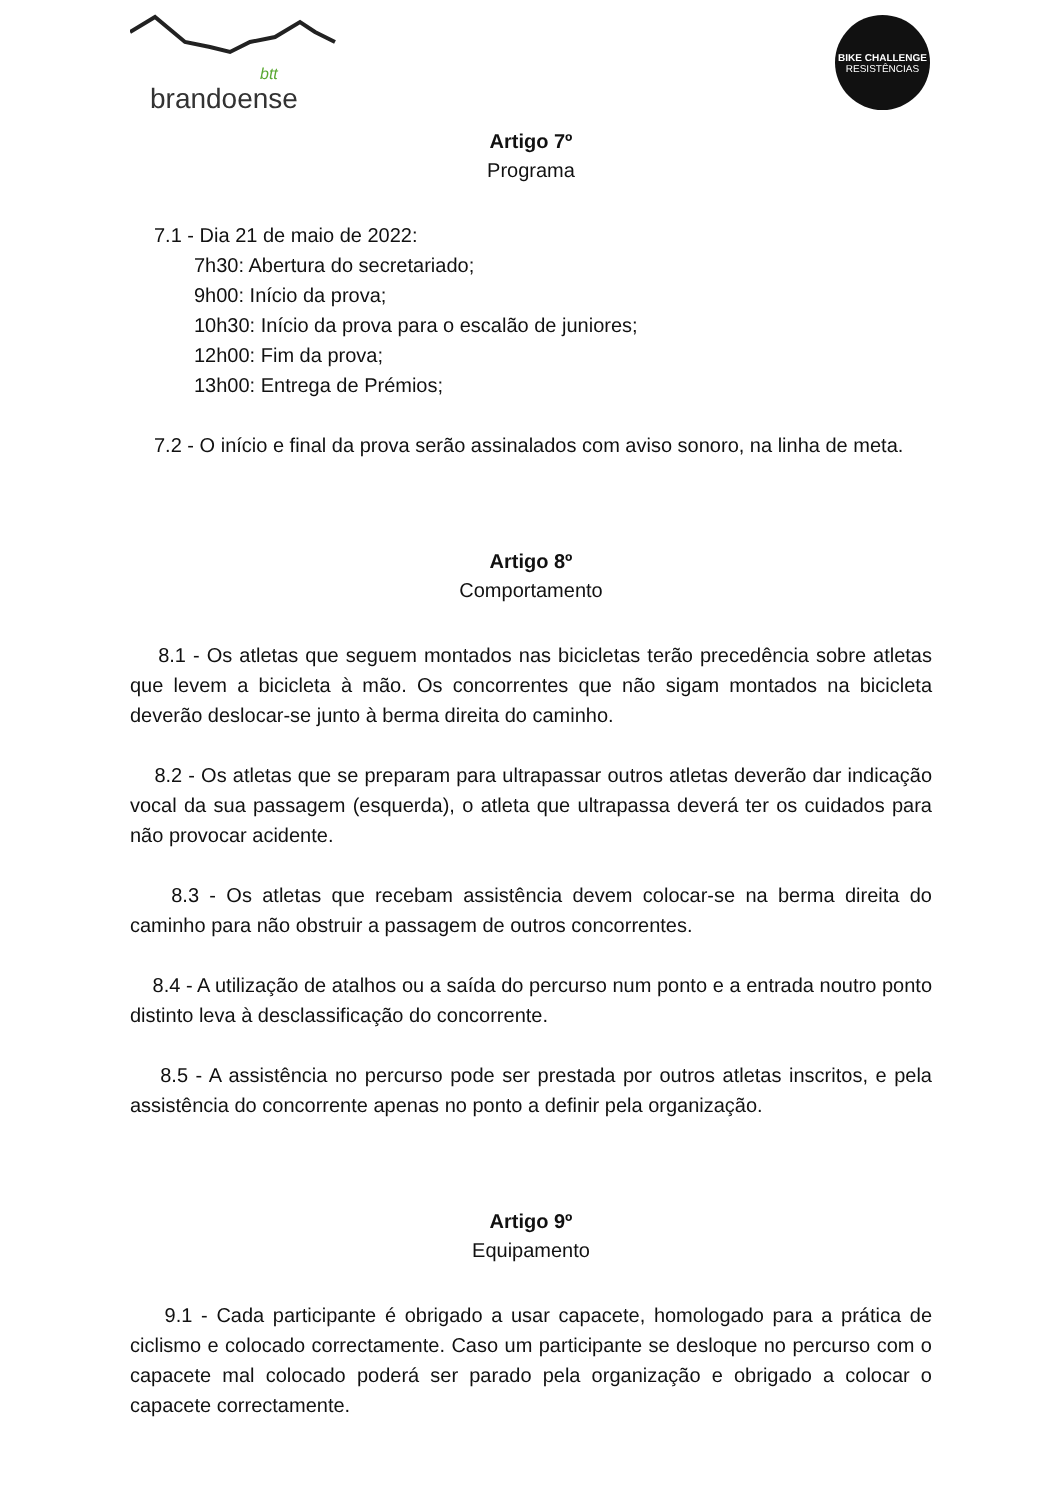btt
brandoense
BIKE CHALLENGE
RESISTÊNCIAS
Artigo 7º
Programa
7.1 - Dia 21 de maio de 2022:
7h30: Abertura do secretariado;
9h00: Início da prova;
10h30: Início da prova para o escalão de juniores;
12h00: Fim da prova;
13h00: Entrega de Prémios;
7.2 - O início e final da prova serão assinalados com aviso sonoro, na linha de meta.
Artigo 8º
Comportamento
8.1 - Os atletas que seguem montados nas bicicletas terão precedência sobre atletas que levem a bicicleta à mão. Os concorrentes que não sigam montados na bicicleta deverão deslocar-se junto à berma direita do caminho.
8.2 - Os atletas que se preparam para ultrapassar outros atletas deverão dar indicação vocal da sua passagem (esquerda), o atleta que ultrapassa deverá ter os cuidados para não provocar acidente.
8.3 - Os atletas que recebam assistência devem colocar-se na berma direita do caminho para não obstruir a passagem de outros concorrentes.
8.4 - A utilização de atalhos ou a saída do percurso num ponto e a entrada noutro ponto distinto leva à desclassificação do concorrente.
8.5 - A assistência no percurso pode ser prestada por outros atletas inscritos, e pela assistência do concorrente apenas no ponto a definir pela organização.
Artigo 9º
Equipamento
9.1 - Cada participante é obrigado a usar capacete, homologado para a prática de ciclismo e colocado correctamente. Caso um participante se desloque no percurso com o capacete mal colocado poderá ser parado pela organização e obrigado a colocar o capacete correctamente.